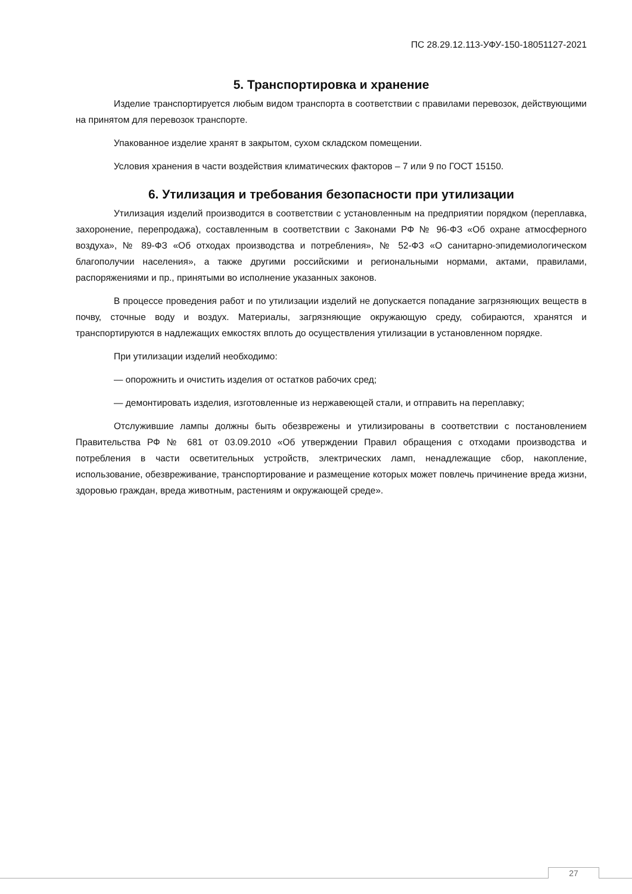ПС 28.29.12.113-УФУ-150-18051127-2021
5. Транспортировка и хранение
Изделие транспортируется любым видом транспорта в соответствии с правилами перевозок, действующими на принятом для перевозок транспорте.
Упакованное изделие хранят в закрытом, сухом складском помещении.
Условия хранения в части воздействия климатических факторов – 7 или 9 по ГОСТ 15150.
6. Утилизация и требования безопасности при утилизации
Утилизация изделий производится в соответствии с установленным на предприятии порядком (переплавка, захоронение, перепродажа), составленным в соответствии с Законами РФ № 96-ФЗ «Об охране атмосферного воздуха», № 89-ФЗ «Об отходах производства и потребления», № 52-ФЗ «О санитарно-эпидемиологическом благополучии населения», а также другими российскими и региональными нормами, актами, правилами, распоряжениями и пр., принятыми во исполнение указанных законов.
В процессе проведения работ и по утилизации изделий не допускается попадание загрязняющих веществ в почву, сточные воду и воздух. Материалы, загрязняющие окружающую среду, собираются, хранятся и транспортируются в надлежащих емкостях вплоть до осуществления утилизации в установленном порядке.
При утилизации изделий необходимо:
— опорожнить и очистить изделия от остатков рабочих сред;
— демонтировать изделия, изготовленные из нержавеющей стали, и отправить на переплавку;
Отслужившие лампы должны быть обезврежены и утилизированы в соответствии с постановлением Правительства РФ № 681 от 03.09.2010 «Об утверждении Правил обращения с отходами производства и потребления в части осветительных устройств, электрических ламп, ненадлежащие сбор, накопление, использование, обезвреживание, транспортирование и размещение которых может повлечь причинение вреда жизни, здоровью граждан, вреда животным, растениям и окружающей среде».
27